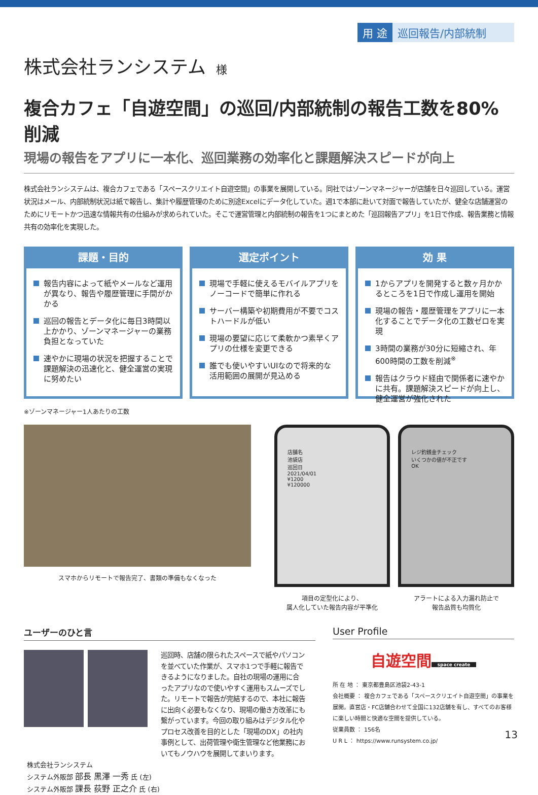用 途 巡回報告/内部統制
株式会社ランシステム 様
複合カフェ「自遊空間」の巡回/内部統制の報告工数を80%削減
現場の報告をアプリに一本化、巡回業務の効率化と課題解決スピードが向上
株式会社ランシステムは、複合カフェである「スペースクリエイト自遊空間」の事業を展開している。同社ではゾーンマネージャーが店舗を日々巡回している。運営状況はメール、内部統制状況は紙で報告し、集計や履歴管理のために別途Excelにデータ化していた。週1で本部に赴いて対面で報告していたが、健全な店舗運営のためにリモートかつ迅速な情報共有の仕組みが求められていた。そこで運営管理と内部統制の報告を1つにまとめた「巡回報告アプリ」を1日で作成、報告業務と情報共有の効率化を実現した。
課題・目的
報告内容によって紙やメールなど運用が異なり、報告や履歴管理に手間がかかる
巡回の報告とデータ化に毎日3時間以上かかり、ゾーンマネージャーの業務負担となっていた
速やかに現場の状況を把握することで課題解決の迅速化と、健全運営の実現に努めたい
選定ポイント
現場で手軽に使えるモバイルアプリをノーコードで簡単に作れる
サーバー構築や初期費用が不要でコストハードルが低い
現場の要望に応じて柔軟かつ素早くアプリの仕様を変更できる
誰でも使いやすいUIなので将来的な活用範囲の展開が見込める
効 果
1からアプリを開発すると数ヶ月かかるところを1日で作成し運用を開始
現場の報告・履歴管理をアプリに一本化することでデータ化の工数ゼロを実現
3時間の業務が30分に短縮され、年600時間の工数を削減<sup>※</sup>
報告はクラウド経由で関係者に速やかに共有。課題解決スピードが向上し、健全運営が強化された
※ゾーンマネージャー1人あたりの工数
スマホからリモートで報告完了、書類の準備もなくなった
店舗名
池袋店
巡回日
2021/04/01
¥1200
¥120000
項目の定型化により、
属人化していた報告内容が平準化
レジ釣銭金チェック
いくつかの値が不正です
OK
アラートによる入力漏れ防止で
報告品質も均質化
ユーザーのひと言
巡回時、店舗の限られたスペースで紙やパソコンを並べていた作業が、スマホ1つで手軽に報告できるようになりました。自社の現場の運用に合ったアプリなので使いやすく運用もスムーズでした。リモートで報告が完結するので、本社に報告に出向く必要もなくなり、現場の働き方改革にも繋がっています。今回の取り組みはデジタル化やプロセス改善を目的とした「現場のDX」の社内事例として、出荷管理や衛生管理など他業務においてもノウハウを展開してまいります。
株式会社ランシステム
システム外販部 部長 黒澤 一秀 氏 (左)
システム外販部 課長 荻野 正之介 氏 (右)
User Profile
自遊空間
space create
所 在 地 ： 東京都豊島区池袋2-43-1
会社概要 ： 複合カフェである「スペースクリエイト自遊空間」の事業を展開。直営店・FC店舗合わせて全国に132店舗を有し、すべてのお客様に楽しい時間と快適な空間を提供している。
従業員数 ： 156名
U R L ： https://www.runsystem.co.jp/
13